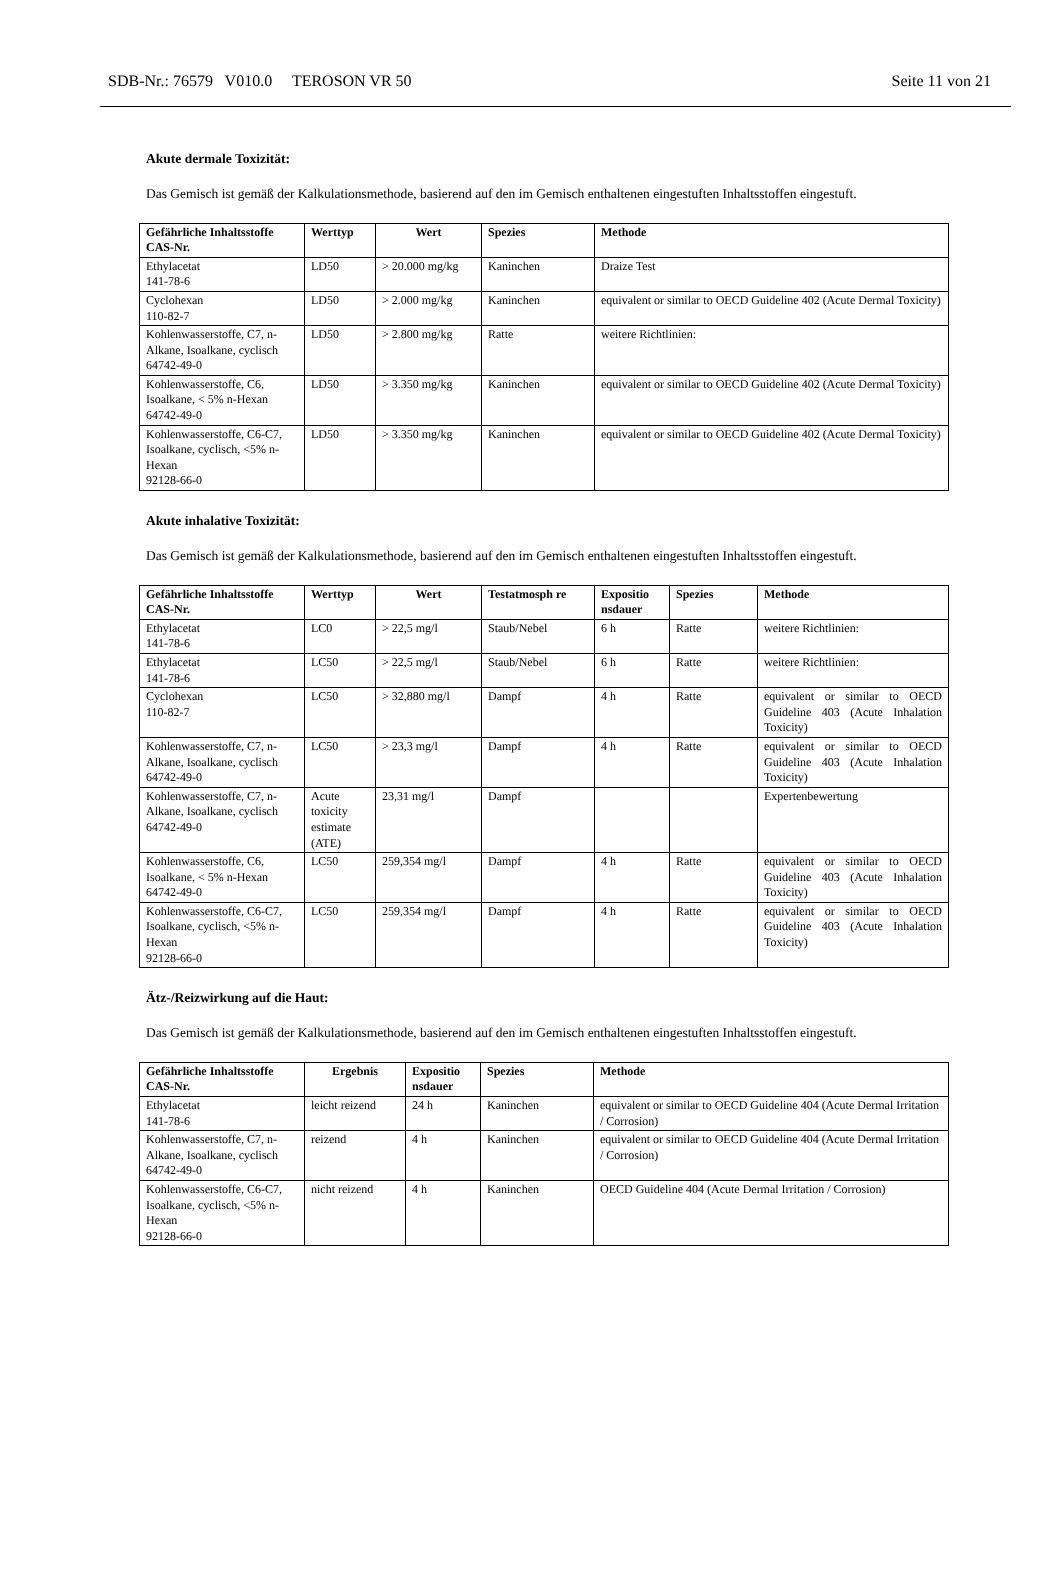SDB-Nr.: 76579 V010.0 TEROSON VR 50 Seite 11 von 21
Akute dermale Toxizität:
Das Gemisch ist gemäß der Kalkulationsmethode, basierend auf den im Gemisch enthaltenen eingestuften Inhaltsstoffen eingestuft.
| Gefährliche Inhaltsstoffe CAS-Nr. | Werttyp | Wert | Spezies | Methode |
| --- | --- | --- | --- | --- |
| Ethylacetat 141-78-6 | LD50 | > 20.000 mg/kg | Kaninchen | Draize Test |
| Cyclohexan 110-82-7 | LD50 | > 2.000 mg/kg | Kaninchen | equivalent or similar to OECD Guideline 402 (Acute Dermal Toxicity) |
| Kohlenwasserstoffe, C7, n-Alkane, Isoalkane, cyclisch 64742-49-0 | LD50 | > 2.800 mg/kg | Ratte | weitere Richtlinien: |
| Kohlenwasserstoffe, C6, Isoalkane, < 5% n-Hexan 64742-49-0 | LD50 | > 3.350 mg/kg | Kaninchen | equivalent or similar to OECD Guideline 402 (Acute Dermal Toxicity) |
| Kohlenwasserstoffe, C6-C7, Isoalkane, cyclisch, <5% n-Hexan 92128-66-0 | LD50 | > 3.350 mg/kg | Kaninchen | equivalent or similar to OECD Guideline 402 (Acute Dermal Toxicity) |
Akute inhalative Toxizität:
Das Gemisch ist gemäß der Kalkulationsmethode, basierend auf den im Gemisch enthaltenen eingestuften Inhaltsstoffen eingestuft.
| Gefährliche Inhaltsstoffe CAS-Nr. | Werttyp | Wert | Testatmosph re | Expositio nsdauer | Spezies | Methode |
| --- | --- | --- | --- | --- | --- | --- |
| Ethylacetat 141-78-6 | LC0 | > 22,5 mg/l | Staub/Nebel | 6 h | Ratte | weitere Richtlinien: |
| Ethylacetat 141-78-6 | LC50 | > 22,5 mg/l | Staub/Nebel | 6 h | Ratte | weitere Richtlinien: |
| Cyclohexan 110-82-7 | LC50 | > 32,880 mg/l | Dampf | 4 h | Ratte | equivalent or similar to OECD Guideline 403 (Acute Inhalation Toxicity) |
| Kohlenwasserstoffe, C7, n-Alkane, Isoalkane, cyclisch 64742-49-0 | LC50 | > 23,3 mg/l | Dampf | 4 h | Ratte | equivalent or similar to OECD Guideline 403 (Acute Inhalation Toxicity) |
| Kohlenwasserstoffe, C7, n-Alkane, Isoalkane, cyclisch 64742-49-0 | Acute toxicity estimate (ATE) | 23,31 mg/l | Dampf | | | Expertenbewertung |
| Kohlenwasserstoffe, C6, Isoalkane, < 5% n-Hexan 64742-49-0 | LC50 | 259,354 mg/l | Dampf | 4 h | Ratte | equivalent or similar to OECD Guideline 403 (Acute Inhalation Toxicity) |
| Kohlenwasserstoffe, C6-C7, Isoalkane, cyclisch, <5% n-Hexan 92128-66-0 | LC50 | 259,354 mg/l | Dampf | 4 h | Ratte | equivalent or similar to OECD Guideline 403 (Acute Inhalation Toxicity) |
Ätz-/Reizwirkung auf die Haut:
Das Gemisch ist gemäß der Kalkulationsmethode, basierend auf den im Gemisch enthaltenen eingestuften Inhaltsstoffen eingestuft.
| Gefährliche Inhaltsstoffe CAS-Nr. | Ergebnis | Expositio nsdauer | Spezies | Methode |
| --- | --- | --- | --- | --- |
| Ethylacetat 141-78-6 | leicht reizend | 24 h | Kaninchen | equivalent or similar to OECD Guideline 404 (Acute Dermal Irritation / Corrosion) |
| Kohlenwasserstoffe, C7, n-Alkane, Isoalkane, cyclisch 64742-49-0 | reizend | 4 h | Kaninchen | equivalent or similar to OECD Guideline 404 (Acute Dermal Irritation / Corrosion) |
| Kohlenwasserstoffe, C6-C7, Isoalkane, cyclisch, <5% n-Hexan 92128-66-0 | nicht reizend | 4 h | Kaninchen | OECD Guideline 404 (Acute Dermal Irritation / Corrosion) |